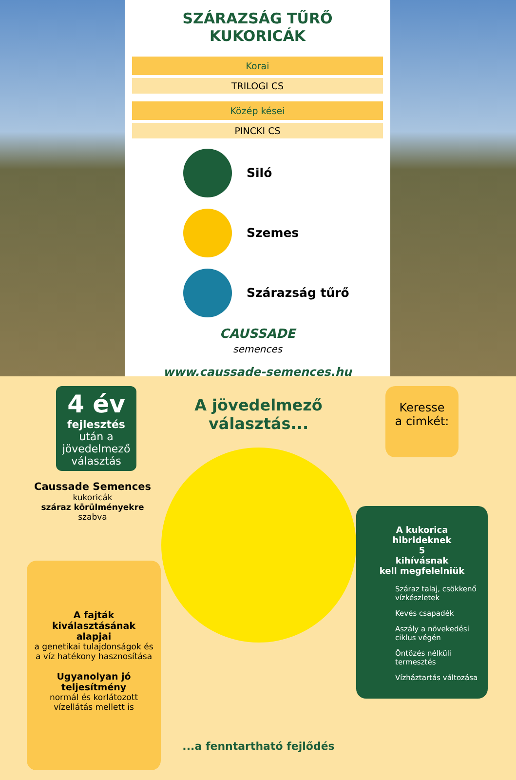SZÁRAZSÁG TŰRŐ
KUKORICÁK
Korai
TRILOGI CS
Közép kései
PINCKI CS
Siló
Szemes
Szárazság tűrő
CAUSSADE
semences
www.caussade-semences.hu
4 év
fejlesztés
után a jövedelmező választás
Caussade Semences
kukoricák
száraz körülményekre
szabva
A fajták kiválasztásának alapjai
a genetikai tulajdonságok és a víz hatékony hasznosítása
Ugyanolyan jó teljesítmény
normál és korlátozott vízellátás mellett is
A jövedelmező választás...
...a fenntartható fejlődés
Keresse
a cimkét:
A kukorica hibrideknek
5
kihívásnak
kell megfelelniük
Száraz talaj, csökkenő vízkészletek
Kevés csapadék
Aszály a növekedési ciklus végén
Öntözés nélküli termesztés
Vízháztartás változása